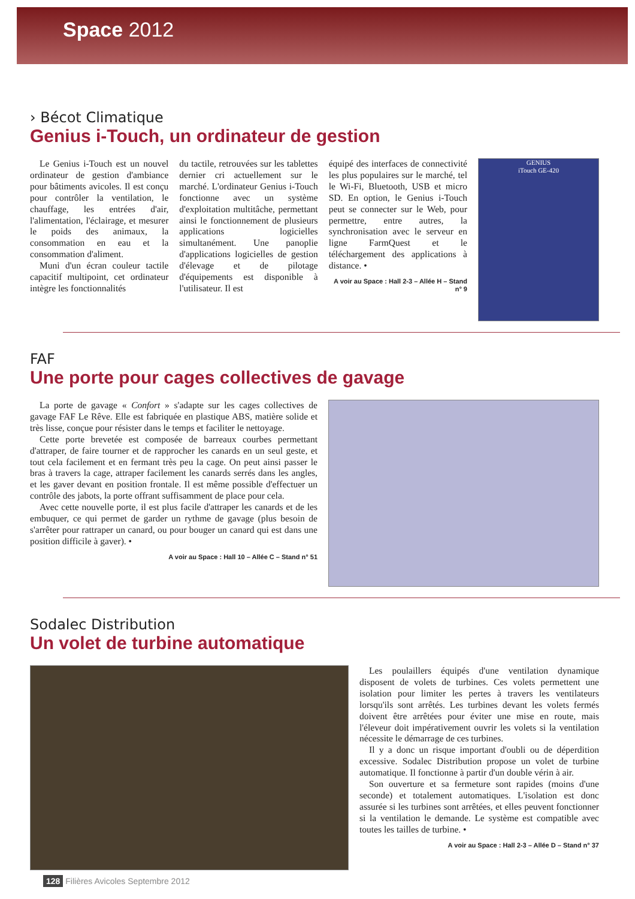Space 2012
› Bécot Climatique
Genius i-Touch, un ordinateur de gestion
Le Genius i-Touch est un nouvel ordinateur de gestion d'ambiance pour bâtiments avicoles. Il est conçu pour contrôler la ventilation, le chauffage, les entrées d'air, l'alimentation, l'éclairage, et mesurer le poids des animaux, la consommation en eau et la consommation d'aliment.
Muni d'un écran couleur tactile capacitif multipoint, cet ordinateur intègre les fonctionnalités
du tactile, retrouvées sur les tablettes dernier cri actuellement sur le marché. L'ordinateur Genius i-Touch fonctionne avec un système d'exploitation multitâche, permettant ainsi le fonctionnement de plusieurs applications logicielles simultanément. Une panoplie d'applications logicielles de gestion d'élevage et de pilotage d'équipements est disponible à l'utilisateur. Il est
équipé des interfaces de connectivité les plus populaires sur le marché, tel le Wi-Fi, Bluetooth, USB et micro SD. En option, le Genius i-Touch peut se connecter sur le Web, pour permettre, entre autres, la synchronisation avec le serveur en ligne FarmQuest et le téléchargement des applications à distance. •
A voir au Space : Hall 2-3 – Allée H – Stand n° 9
GENIUS
iTouch GE-420
FAF
Une porte pour cages collectives de gavage
La porte de gavage « Confort » s'adapte sur les cages collectives de gavage FAF Le Rêve. Elle est fabriquée en plastique ABS, matière solide et très lisse, conçue pour résister dans le temps et faciliter le nettoyage.
Cette porte brevetée est composée de barreaux courbes permettant d'attraper, de faire tourner et de rapprocher les canards en un seul geste, et tout cela facilement et en fermant très peu la cage. On peut ainsi passer le bras à travers la cage, attraper facilement les canards serrés dans les angles, et les gaver devant en position frontale. Il est même possible d'effectuer un contrôle des jabots, la porte offrant suffisamment de place pour cela.
Avec cette nouvelle porte, il est plus facile d'attraper les canards et de les embuquer, ce qui permet de garder un rythme de gavage (plus besoin de s'arrêter pour rattraper un canard, ou pour bouger un canard qui est dans une position difficile à gaver). •
A voir au Space : Hall 10 – Allée C – Stand n° 51
Sodalec Distribution
Un volet de turbine automatique
Les poulaillers équipés d'une ventilation dynamique disposent de volets de turbines. Ces volets permettent une isolation pour limiter les pertes à travers les ventilateurs lorsqu'ils sont arrêtés. Les turbines devant les volets fermés doivent être arrêtées pour éviter une mise en route, mais l'éleveur doit impérativement ouvrir les volets si la ventilation nécessite le démarrage de ces turbines.
Il y a donc un risque important d'oubli ou de déperdition excessive. Sodalec Distribution propose un volet de turbine automatique. Il fonctionne à partir d'un double vérin à air.
Son ouverture et sa fermeture sont rapides (moins d'une seconde) et totalement automatiques. L'isolation est donc assurée si les turbines sont arrêtées, et elles peuvent fonctionner si la ventilation le demande. Le système est compatible avec toutes les tailles de turbine. •
A voir au Space : Hall 2-3 – Allée D – Stand n° 37
128 Filières Avicoles Septembre 2012